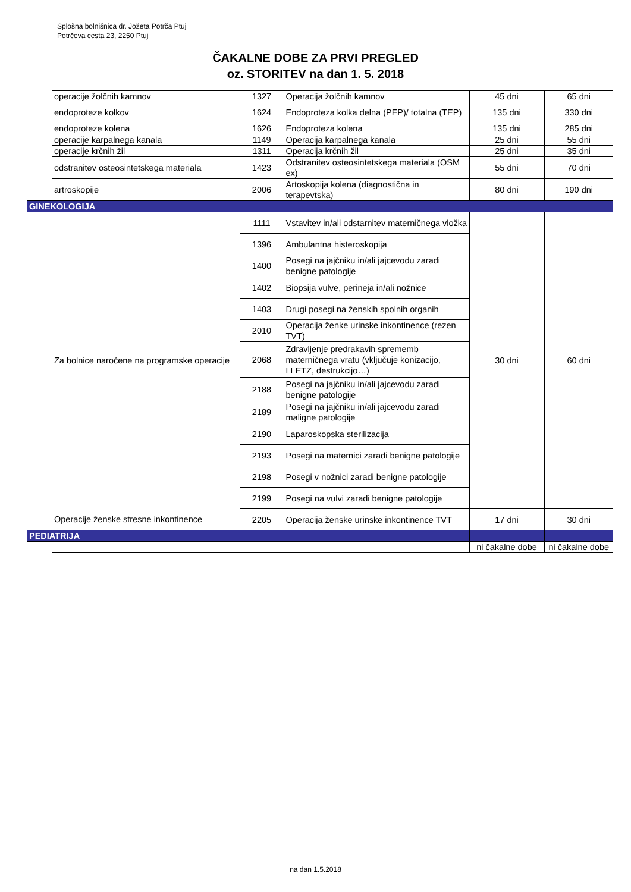Splošna bolnišnica dr. Jožeta Potrča Ptuj
Potrčeva cesta 23, 2250 Ptuj
ČAKALNE DOBE ZA PRVI PREGLED
oz. STORITEV na dan 1. 5. 2018
| | operacije žolčnih kamnov | 1327 | Operacija žolčnih kamnov | 45 dni | 65 dni |
| | endoproteze kolkov | 1624 | Endoproteza kolka delna (PEP)/ totalna (TEP) | 135 dni | 330 dni |
| | endoproteze kolena | 1626 | Endoproteza kolena | 135 dni | 285 dni |
| | operacije karpalnega kanala | 1149 | Operacija karpalnega kanala | 25 dni | 55 dni |
| | operacije krčnih žil | 1311 | Operacija krčnih žil | 25 dni | 35 dni |
| | odstranitev osteosintetskega materiala | 1423 | Odstranitev osteosintetskega materiala (OSM ex) | 55 dni | 70 dni |
| | artroskopije | 2006 | Artoskopija kolena (diagnostična in terapevtska) | 80 dni | 190 dni |
| GINEKOLOGIJA | | | | | |
| | Za bolnice naročene na programske operacije | 1111 | Vstavitev in/ali odstarnitev materničnega vložka | 30 dni | 60 dni |
| | | 1396 | Ambulantna histeroskopija | | |
| | | 1400 | Posegi na jajčniku in/ali jajcevodu zaradi benigne patologije | | |
| | | 1402 | Biopsija vulve, perineja in/ali nožnice | | |
| | | 1403 | Drugi posegi na ženskih spolnih organih | | |
| | | 2010 | Operacija ženke urinske inkontinence (rezen TVT) | | |
| | | 2068 | Zdravljenje predrakavih sprememb materničnega vratu (vključuje konizacijo, LLETZ, destrukcijo…) | | |
| | | 2188 | Posegi na jajčniku in/ali jajcevodu zaradi benigne patologije | | |
| | | 2189 | Posegi na jajčniku in/ali jajcevodu zaradi maligne patologije | | |
| | | 2190 | Laparoskopska sterilizacija | | |
| | | 2193 | Posegi na maternici zaradi benigne patologije | | |
| | | 2198 | Posegi v nožnici zaradi benigne patologije | | |
| | | 2199 | Posegi na vulvi zaradi benigne patologije | | |
| | Operacije ženske stresne inkontinence | 2205 | Operacija ženske urinske inkontinence TVT | 17 dni | 30 dni |
| PEDIATRIJA | | | | | |
| | | | | ni čakalne dobe | ni čakalne dobe |
na dan 1.5.2018